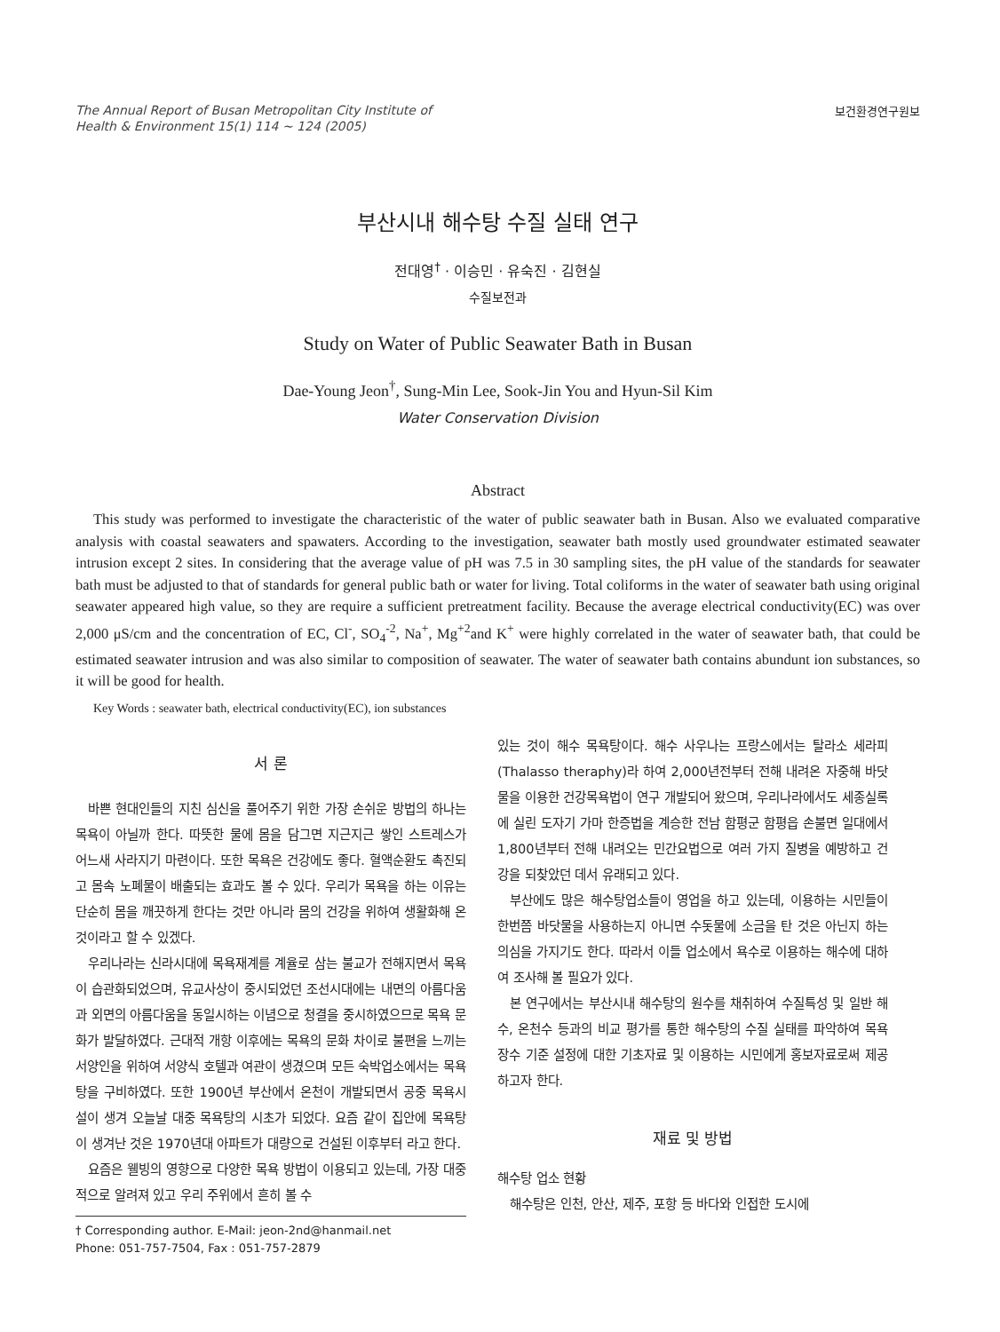The Annual Report of Busan Metropolitan City Institute of
Health & Environment 15(1) 114 ~ 124 (2005)
보건환경연구원보
부산시내 해수탕 수질 실태 연구
전대영<sup>†</sup> · 이승민 · 유숙진 · 김현실
수질보전과
Study on Water of Public Seawater Bath in Busan
Dae-Young Jeon<sup>†</sup>, Sung-Min Lee, Sook-Jin You and Hyun-Sil Kim
Water Conservation Division
Abstract
This study was performed to investigate the characteristic of the water of public seawater bath in Busan. Also we evaluated comparative analysis with coastal seawaters and spawaters. According to the investigation, seawater bath mostly used groundwater estimated seawater intrusion except 2 sites. In considering that the average value of pH was 7.5 in 30 sampling sites, the pH value of the standards for seawater bath must be adjusted to that of standards for general public bath or water for living. Total coliforms in the water of seawater bath using original seawater appeared high value, so they are require a sufficient pretreatment facility. Because the average electrical conductivity(EC) was over 2,000 μS/cm and the concentration of EC, Cl<sup>-</sup>, SO<sub>4</sub><sup>-2</sup>, Na<sup>+</sup>, Mg<sup>+2</sup>and K<sup>+</sup> were highly correlated in the water of seawater bath, that could be estimated seawater intrusion and was also similar to composition of seawater. The water of seawater bath contains abundunt ion substances, so it will be good for health.
Key Words : seawater bath, electrical conductivity(EC), ion substances
서 론
바쁜 현대인들의 지친 심신을 풀어주기 위한 가장 손쉬운 방법의 하나는 목욕이 아닐까 한다. 따뜻한 물에 몸을 담그면 지근지근 쌓인 스트레스가 어느새 사라지기 마련이다. 또한 목욕은 건강에도 좋다. 혈액순환도 촉진되고 몸속 노폐물이 배출되는 효과도 볼 수 있다. 우리가 목욕을 하는 이유는 단순히 몸을 깨끗하게 한다는 것만 아니라 몸의 건강을 위하여 생활화해 온 것이라고 할 수 있겠다.
우리나라는 신라시대에 목욕재계를 계율로 삼는 불교가 전해지면서 목욕이 습관화되었으며, 유교사상이 중시되었던 조선시대에는 내면의 아름다움과 외면의 아름다움을 동일시하는 이념으로 청결을 중시하였으므로 목욕 문화가 발달하였다. 근대적 개항 이후에는 목욕의 문화 차이로 불편을 느끼는 서양인을 위하여 서양식 호텔과 여관이 생겼으며 모든 숙박업소에서는 목욕탕을 구비하였다. 또한 1900년 부산에서 온천이 개발되면서 공중 목욕시설이 생겨 오늘날 대중 목욕탕의 시초가 되었다. 요즘 같이 집안에 목욕탕이 생겨난 것은 1970년대 아파트가 대량으로 건설된 이후부터 라고 한다.
요즘은 웰빙의 영향으로 다양한 목욕 방법이 이용되고 있는데, 가장 대중적으로 알려져 있고 우리 주위에서 흔히 볼 수
† Corresponding author. E-Mail: jeon-2nd@hanmail.net
Phone: 051-757-7504, Fax : 051-757-2879
있는 것이 해수 목욕탕이다. 해수 사우나는 프랑스에서는 탈라소 세라피(Thalasso theraphy)라 하여 2,000년전부터 전해 내려온 자중해 바닷물을 이용한 건강목욕법이 연구 개발되어 왔으며, 우리나라에서도 세종실록에 실린 도자기 가마 한증법을 계승한 전남 함평군 함평읍 손불면 일대에서 1,800년부터 전해 내려오는 민간요법으로 여러 가지 질병을 예방하고 건강을 되찾았던 데서 유래되고 있다.
부산에도 많은 해수탕업소들이 영업을 하고 있는데, 이용하는 시민들이 한번쯤 바닷물을 사용하는지 아니면 수돗물에 소금을 탄 것은 아닌지 하는 의심을 가지기도 한다. 따라서 이들 업소에서 욕수로 이용하는 해수에 대하여 조사해 볼 필요가 있다.
본 연구에서는 부산시내 해수탕의 원수를 채취하여 수질특성 및 일반 해수, 온천수 등과의 비교 평가를 통한 해수탕의 수질 실태를 파악하여 목욕장수 기준 설정에 대한 기초자료 및 이용하는 시민에게 홍보자료로써 제공하고자 한다.
재료 및 방법
해수탕 업소 현황
해수탕은 인천, 안산, 제주, 포항 등 바다와 인접한 도시에